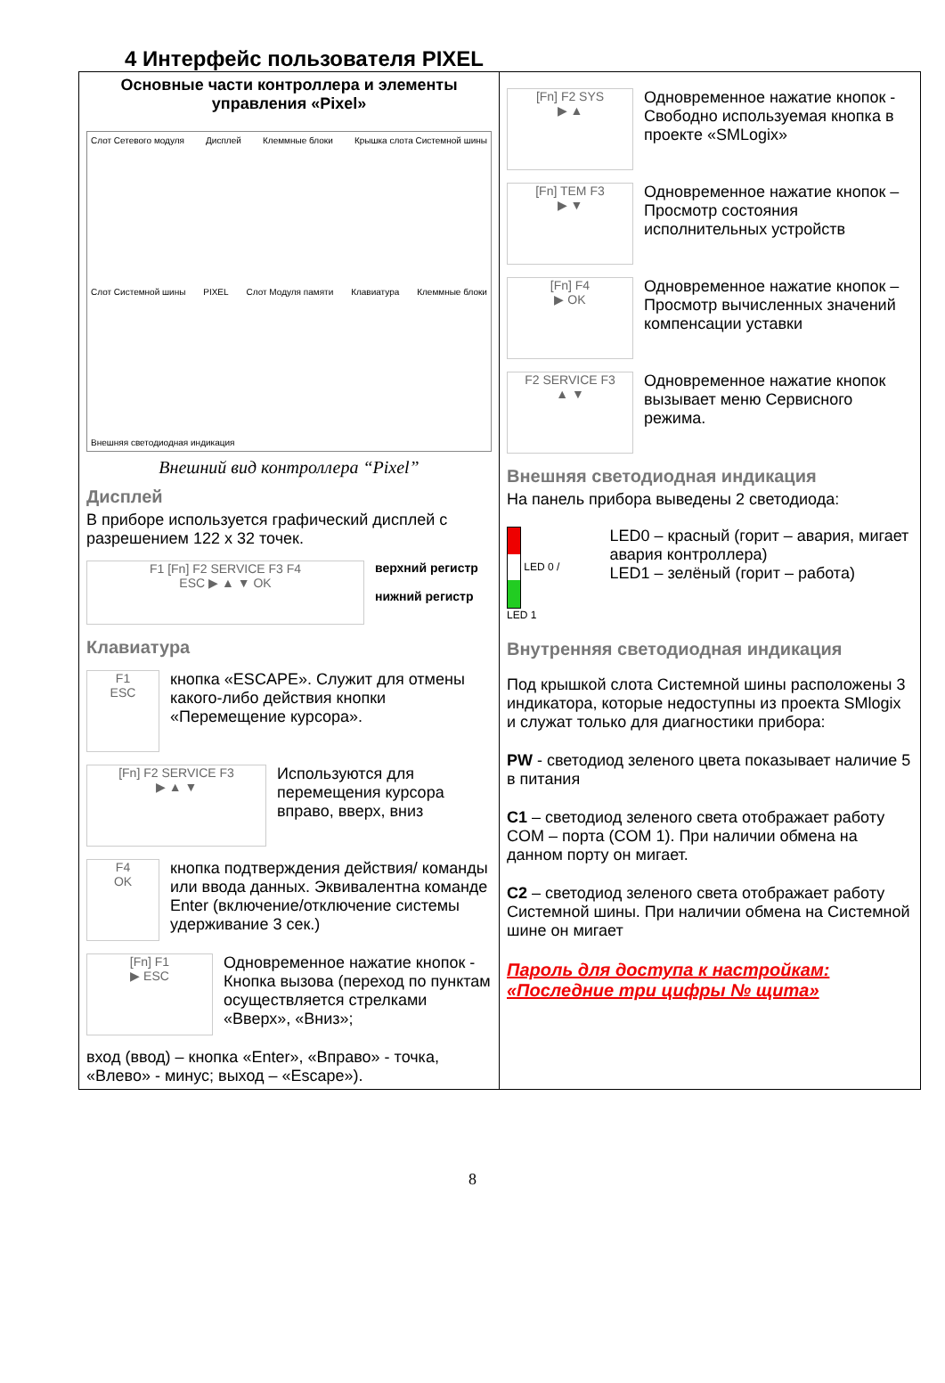4 Интерфейс пользователя PIXEL
| Основные части контроллера и элементы управления «Pixel» Слот Сетевого модуля Дисплей Клеммные блоки Крышка слота Системной шины Слот Системной шины PIXEL Слот Модуля памяти Клавиатура Клеммные блоки Внешняя светодиодная индикация Внешний вид контроллера “Pixel” Дисплей В приборе используется графический дисплей с разрешением 122 x 32 точек. F1 [Fn] F2 SERVICE F3 F4 ESC ▶ ▲ ▼ OK верхний регистр нижний регистр Клавиатура F1 ESC кнопка «ESCAPE». Служит для отмены какого-либо действия кнопки «Перемещение курсора». [Fn] F2 SERVICE F3 ▶ ▲ ▼ Используются для перемещения курсора вправо, вверх, вниз F4 OK кнопка подтверждения действия/ команды или ввода данных. Эквивалентна команде Enter (включение/отключение системы удерживание 3 сек.) [Fn] F1 ▶ ESC Одновременное нажатие кнопок - Кнопка вызова (переход по пунктам осуществляется стрелками «Вверх», «Вниз»; вход (ввод) – кнопка «Enter», «Вправо» - точка, «Влево» - минус; выход – «Escape»). | [Fn] F2 SYS ▶ ▲ Одновременное нажатие кнопок - Свободно используемая кнопка в проекте «SMLogix» [Fn] TEM F3 ▶ ▼ Одновременное нажатие кнопок – Просмотр состояния исполнительных устройств [Fn] F4 ▶ OK Одновременное нажатие кнопок – Просмотр вычисленных значений компенсации уставки F2 SERVICE F3 ▲ ▼ Одновременное нажатие кнопок вызывает меню Сервисного режима. Внешняя светодиодная индикация На панель прибора выведены 2 светодиода: LED 0 / LED 1 LED0 – красный (горит – авария, мигает авария контроллера) LED1 – зелёный (горит – работа) Внутренняя светодиодная индикация Под крышкой слота Системной шины расположены 3 индикатора, которые недоступны из проекта SMlogix и служат только для диагностики прибора: PW - светодиод зеленого цвета показывает наличие 5 в питания C1 – светодиод зеленого света отображает работу COM – порта (COM 1). При наличии обмена на данном порту он мигает. C2 – светодиод зеленого света отображает работу Системной шины. При наличии обмена на Системной шине он мигает Пароль для доступа к настройкам: «Последние три цифры № щита» |
8